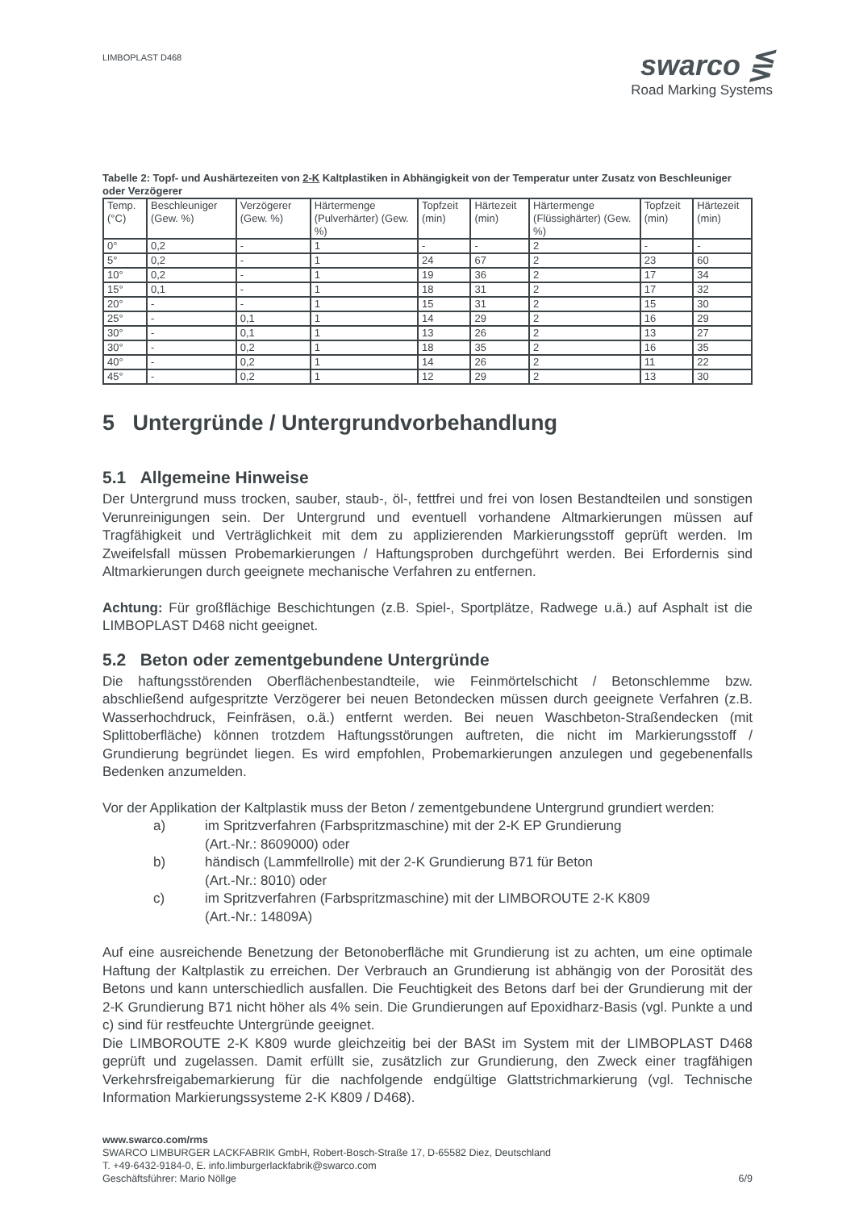LIMBOPLAST D468
swarco ⋚
Road Marking Systems
Tabelle 2: Topf- und Aushärtezeiten von 2-K Kaltplastiken in Abhängigkeit von der Temperatur unter Zusatz von Beschleuniger oder Verzögerer
| Temp. (°C) | Beschleuniger (Gew. %) | Verzögerer (Gew. %) | Härtermenge (Pulverhärter) (Gew. %) | Topfzeit (min) | Härtezeit (min) | Härtermenge (Flüssighärter) (Gew. %) | Topfzeit (min) | Härtezeit (min) |
| --- | --- | --- | --- | --- | --- | --- | --- | --- |
| 0° | 0,2 | - | 1 | - | - | 2 | - | - |
| 5° | 0,2 | - | 1 | 24 | 67 | 2 | 23 | 60 |
| 10° | 0,2 | - | 1 | 19 | 36 | 2 | 17 | 34 |
| 15° | 0,1 | - | 1 | 18 | 31 | 2 | 17 | 32 |
| 20° | - | - | 1 | 15 | 31 | 2 | 15 | 30 |
| 25° | - | 0,1 | 1 | 14 | 29 | 2 | 16 | 29 |
| 30° | - | 0,1 | 1 | 13 | 26 | 2 | 13 | 27 |
| 30° | - | 0,2 | 1 | 18 | 35 | 2 | 16 | 35 |
| 40° | - | 0,2 | 1 | 14 | 26 | 2 | 11 | 22 |
| 45° | - | 0,2 | 1 | 12 | 29 | 2 | 13 | 30 |
5 Untergründe / Untergrundvorbehandlung
5.1 Allgemeine Hinweise
Der Untergrund muss trocken, sauber, staub-, öl-, fettfrei und frei von losen Bestandteilen und sonstigen Verunreinigungen sein. Der Untergrund und eventuell vorhandene Altmarkierungen müssen auf Tragfähigkeit und Verträglichkeit mit dem zu applizierenden Markierungsstoff geprüft werden. Im Zweifelsfall müssen Probemarkierungen / Haftungsproben durchgeführt werden. Bei Erfordernis sind Altmarkierungen durch geeignete mechanische Verfahren zu entfernen.
Achtung: Für großflächige Beschichtungen (z.B. Spiel-, Sportplätze, Radwege u.ä.) auf Asphalt ist die LIMBOPLAST D468 nicht geeignet.
5.2 Beton oder zementgebundene Untergründe
Die haftungsstörenden Oberflächenbestandteile, wie Feinmörtelschicht / Betonschlemme bzw. abschließend aufgespritzte Verzögerer bei neuen Betondecken müssen durch geeignete Verfahren (z.B. Wasserhochdruck, Feinfräsen, o.ä.) entfernt werden. Bei neuen Waschbeton-Straßendecken (mit Splittoberfläche) können trotzdem Haftungsstörungen auftreten, die nicht im Markierungsstoff / Grundierung begründet liegen. Es wird empfohlen, Probemarkierungen anzulegen und gegebenenfalls Bedenken anzumelden.
Vor der Applikation der Kaltplastik muss der Beton / zementgebundene Untergrund grundiert werden:
a) im Spritzverfahren (Farbspritzmaschine) mit der 2-K EP Grundierung
(Art.-Nr.: 8609000) oder
b) händisch (Lammfellrolle) mit der 2-K Grundierung B71 für Beton
(Art.-Nr.: 8010) oder
c) im Spritzverfahren (Farbspritzmaschine) mit der LIMBOROUTE 2-K K809
(Art.-Nr.: 14809A)
Auf eine ausreichende Benetzung der Betonoberfläche mit Grundierung ist zu achten, um eine optimale Haftung der Kaltplastik zu erreichen. Der Verbrauch an Grundierung ist abhängig von der Porosität des Betons und kann unterschiedlich ausfallen. Die Feuchtigkeit des Betons darf bei der Grundierung mit der 2-K Grundierung B71 nicht höher als 4% sein. Die Grundierungen auf Epoxidharz-Basis (vgl. Punkte a und c) sind für restfeuchte Untergründe geeignet.
Die LIMBOROUTE 2-K K809 wurde gleichzeitig bei der BASt im System mit der LIMBOPLAST D468 geprüft und zugelassen. Damit erfüllt sie, zusätzlich zur Grundierung, den Zweck einer tragfähigen Verkehrsfreigabemarkierung für die nachfolgende endgültige Glattstrichmarkierung (vgl. Technische Information Markierungssysteme 2-K K809 / D468).
www.swarco.com/rms
SWARCO LIMBURGER LACKFABRIK GmbH, Robert-Bosch-Straße 17, D-65582 Diez, Deutschland
T. +49-6432-9184-0, E. info.limburgerlackfabrik@swarco.com
Geschäftsführer: Mario Nöllge 6/9